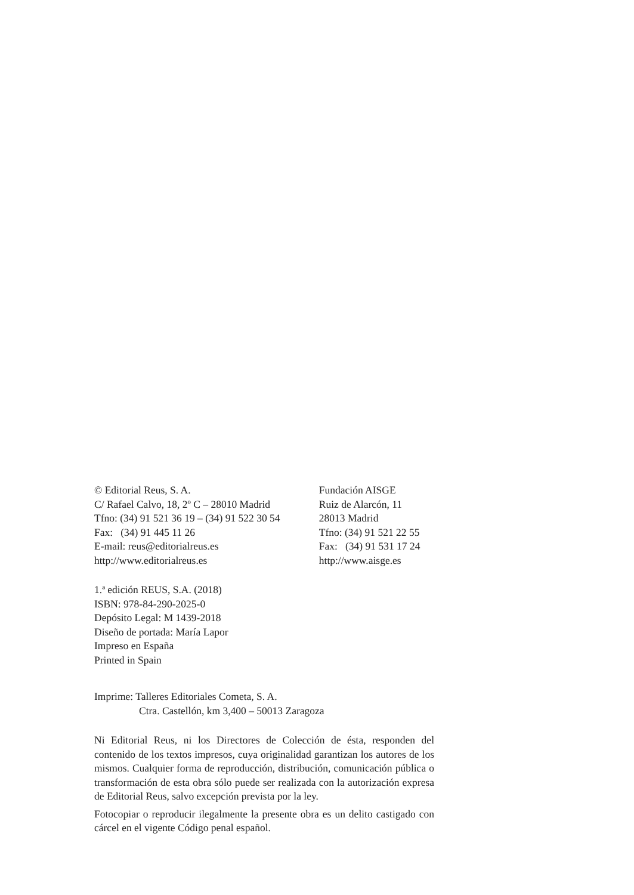© Editorial Reus, S. A.
C/ Rafael Calvo, 18, 2º C – 28010 Madrid
Tfno: (34) 91 521 36 19 – (34) 91 522 30 54
Fax: (34) 91 445 11 26
E-mail: reus@editorialreus.es
http://www.editorialreus.es
Fundación AISGE
Ruiz de Alarcón, 11
28013 Madrid
Tfno: (34) 91 521 22 55
Fax: (34) 91 531 17 24
http://www.aisge.es
1.ª edición REUS, S.A. (2018)
ISBN: 978-84-290-2025-0
Depósito Legal: M 1439-2018
Diseño de portada: María Lapor
Impreso en España
Printed in Spain
Imprime: Talleres Editoriales Cometa, S. A.
Ctra. Castellón, km 3,400 – 50013 Zaragoza
Ni Editorial Reus, ni los Directores de Colección de ésta, responden del contenido de los textos impresos, cuya originalidad garantizan los autores de los mismos. Cualquier forma de reproducción, distribución, comunicación pública o transformación de esta obra sólo puede ser realizada con la autorización expresa de Editorial Reus, salvo excepción prevista por la ley.
Fotocopiar o reproducir ilegalmente la presente obra es un delito castigado con cárcel en el vigente Código penal español.